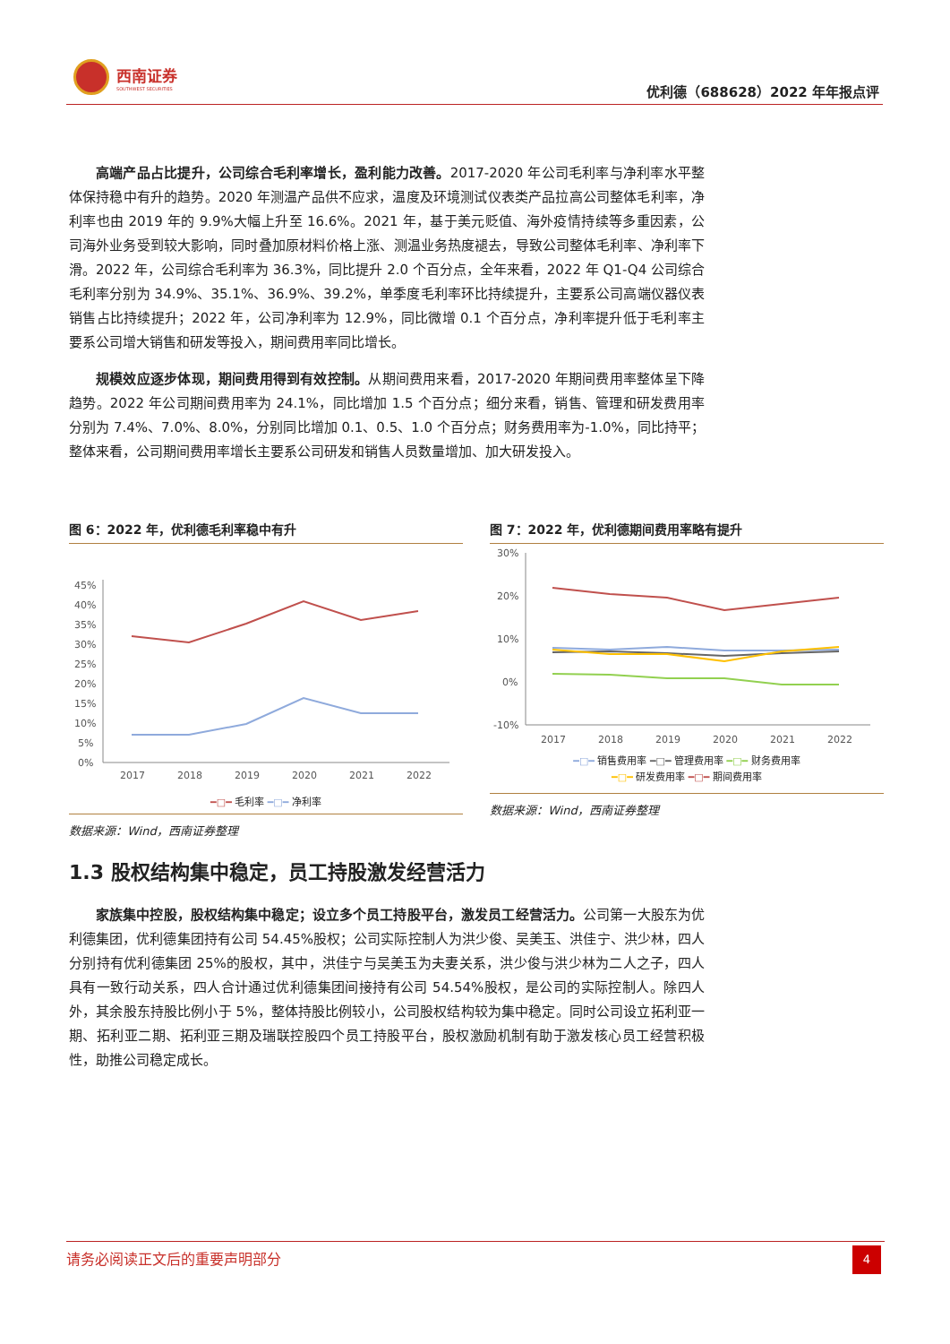西南证券
SOUTHWEST SECURITIES
优利德（688628）2022 年年报点评
高端产品占比提升，公司综合毛利率增长，盈利能力改善。2017-2020 年公司毛利率与净利率水平整体保持稳中有升的趋势。2020 年测温产品供不应求，温度及环境测试仪表类产品拉高公司整体毛利率，净利率也由 2019 年的 9.9%大幅上升至 16.6%。2021 年，基于美元贬值、海外疫情持续等多重因素，公司海外业务受到较大影响，同时叠加原材料价格上涨、测温业务热度褪去，导致公司整体毛利率、净利率下滑。2022 年，公司综合毛利率为 36.3%，同比提升 2.0 个百分点，全年来看，2022 年 Q1-Q4 公司综合毛利率分别为 34.9%、35.1%、36.9%、39.2%，单季度毛利率环比持续提升，主要系公司高端仪器仪表销售占比持续提升；2022 年，公司净利率为 12.9%，同比微增 0.1 个百分点，净利率提升低于毛利率主要系公司增大销售和研发等投入，期间费用率同比增长。
规模效应逐步体现，期间费用得到有效控制。从期间费用来看，2017-2020 年期间费用率整体呈下降趋势。2022 年公司期间费用率为 24.1%，同比增加 1.5 个百分点；细分来看，销售、管理和研发费用率分别为 7.4%、7.0%、8.0%，分别同比增加 0.1、0.5、1.0 个百分点；财务费用率为-1.0%，同比持平；整体来看，公司期间费用率增长主要系公司研发和销售人员数量增加、加大研发投入。
图 6：2022 年，优利德毛利率稳中有升
45%
40%
35%
30%
25%
20%
15%
10%
5%
0%
2017
2018
2019
2020
2021
2022
━□━ 毛利率 ━□━ 净利率
数据来源：Wind，西南证券整理
图 7：2022 年，优利德期间费用率略有提升
30%
20%
10%
0%
-10%
2017
2018
2019
2020
2021
2022
━□━ 销售费用率 ━□━ 管理费用率 ━□━ 财务费用率
━□━ 研发费用率 ━□━ 期间费用率
数据来源：Wind，西南证券整理
1.3 股权结构集中稳定，员工持股激发经营活力
家族集中控股，股权结构集中稳定；设立多个员工持股平台，激发员工经营活力。公司第一大股东为优利德集团，优利德集团持有公司 54.45%股权；公司实际控制人为洪少俊、吴美玉、洪佳宁、洪少林，四人分别持有优利德集团 25%的股权，其中，洪佳宁与吴美玉为夫妻关系，洪少俊与洪少林为二人之子，四人具有一致行动关系，四人合计通过优利德集团间接持有公司 54.54%股权，是公司的实际控制人。除四人外，其余股东持股比例小于 5%，整体持股比例较小，公司股权结构较为集中稳定。同时公司设立拓利亚一期、拓利亚二期、拓利亚三期及瑞联控股四个员工持股平台，股权激励机制有助于激发核心员工经营积极性，助推公司稳定成长。
请务必阅读正文后的重要声明部分
4